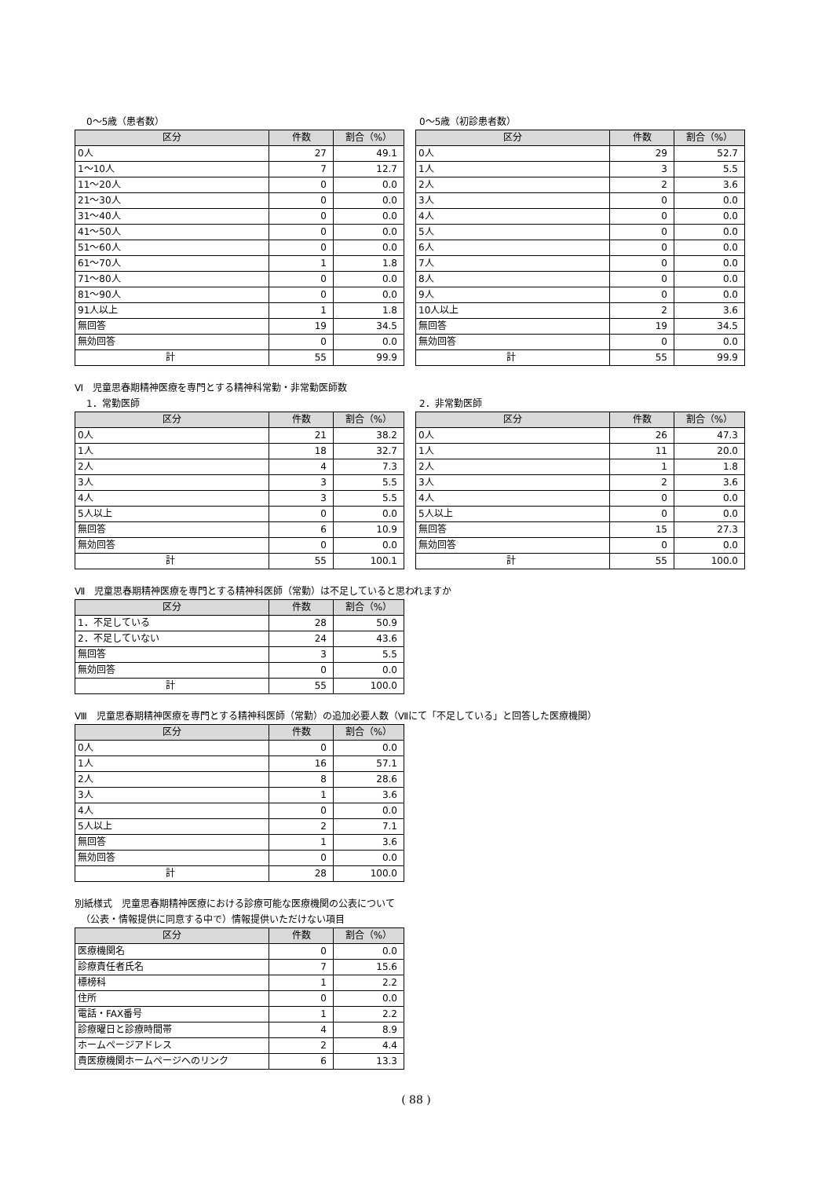0〜5歳（患者数）
| 区分 | 件数 | 割合（%） |
| --- | --- | --- |
| 0人 | 27 | 49.1 |
| 1〜10人 | 7 | 12.7 |
| 11〜20人 | 0 | 0.0 |
| 21〜30人 | 0 | 0.0 |
| 31〜40人 | 0 | 0.0 |
| 41〜50人 | 0 | 0.0 |
| 51〜60人 | 0 | 0.0 |
| 61〜70人 | 1 | 1.8 |
| 71〜80人 | 0 | 0.0 |
| 81〜90人 | 0 | 0.0 |
| 91人以上 | 1 | 1.8 |
| 無回答 | 19 | 34.5 |
| 無効回答 | 0 | 0.0 |
| 計 | 55 | 99.9 |
0〜5歳（初診患者数）
| 区分 | 件数 | 割合（%） |
| --- | --- | --- |
| 0人 | 29 | 52.7 |
| 1人 | 3 | 5.5 |
| 2人 | 2 | 3.6 |
| 3人 | 0 | 0.0 |
| 4人 | 0 | 0.0 |
| 5人 | 0 | 0.0 |
| 6人 | 0 | 0.0 |
| 7人 | 0 | 0.0 |
| 8人 | 0 | 0.0 |
| 9人 | 0 | 0.0 |
| 10人以上 | 2 | 3.6 |
| 無回答 | 19 | 34.5 |
| 無効回答 | 0 | 0.0 |
| 計 | 55 | 99.9 |
Ⅵ　児童思春期精神医療を専門とする精神科常勤・非常勤医師数
1．常勤医師
| 区分 | 件数 | 割合（%） |
| --- | --- | --- |
| 0人 | 21 | 38.2 |
| 1人 | 18 | 32.7 |
| 2人 | 4 | 7.3 |
| 3人 | 3 | 5.5 |
| 4人 | 3 | 5.5 |
| 5人以上 | 0 | 0.0 |
| 無回答 | 6 | 10.9 |
| 無効回答 | 0 | 0.0 |
| 計 | 55 | 100.1 |
2．非常勤医師
| 区分 | 件数 | 割合（%） |
| --- | --- | --- |
| 0人 | 26 | 47.3 |
| 1人 | 11 | 20.0 |
| 2人 | 1 | 1.8 |
| 3人 | 2 | 3.6 |
| 4人 | 0 | 0.0 |
| 5人以上 | 0 | 0.0 |
| 無回答 | 15 | 27.3 |
| 無効回答 | 0 | 0.0 |
| 計 | 55 | 100.0 |
Ⅶ　児童思春期精神医療を専門とする精神科医師（常勤）は不足していると思われますか
| 区分 | 件数 | 割合（%） |
| --- | --- | --- |
| 1．不足している | 28 | 50.9 |
| 2．不足していない | 24 | 43.6 |
| 無回答 | 3 | 5.5 |
| 無効回答 | 0 | 0.0 |
| 計 | 55 | 100.0 |
Ⅷ　児童思春期精神医療を専門とする精神科医師（常勤）の追加必要人数（Ⅶにて「不足している」と回答した医療機関）
| 区分 | 件数 | 割合（%） |
| --- | --- | --- |
| 0人 | 0 | 0.0 |
| 1人 | 16 | 57.1 |
| 2人 | 8 | 28.6 |
| 3人 | 1 | 3.6 |
| 4人 | 0 | 0.0 |
| 5人以上 | 2 | 7.1 |
| 無回答 | 1 | 3.6 |
| 無効回答 | 0 | 0.0 |
| 計 | 28 | 100.0 |
別紙様式　児童思春期精神医療における診療可能な医療機関の公表について
（公表・情報提供に同意する中で）情報提供いただけない項目
| 区分 | 件数 | 割合（%） |
| --- | --- | --- |
| 医療機関名 | 0 | 0.0 |
| 診療責任者氏名 | 7 | 15.6 |
| 標榜科 | 1 | 2.2 |
| 住所 | 0 | 0.0 |
| 電話・FAX番号 | 1 | 2.2 |
| 診療曜日と診療時間帯 | 4 | 8.9 |
| ホームページアドレス | 2 | 4.4 |
| 貴医療機関ホームページへのリンク | 6 | 13.3 |
( 88 )